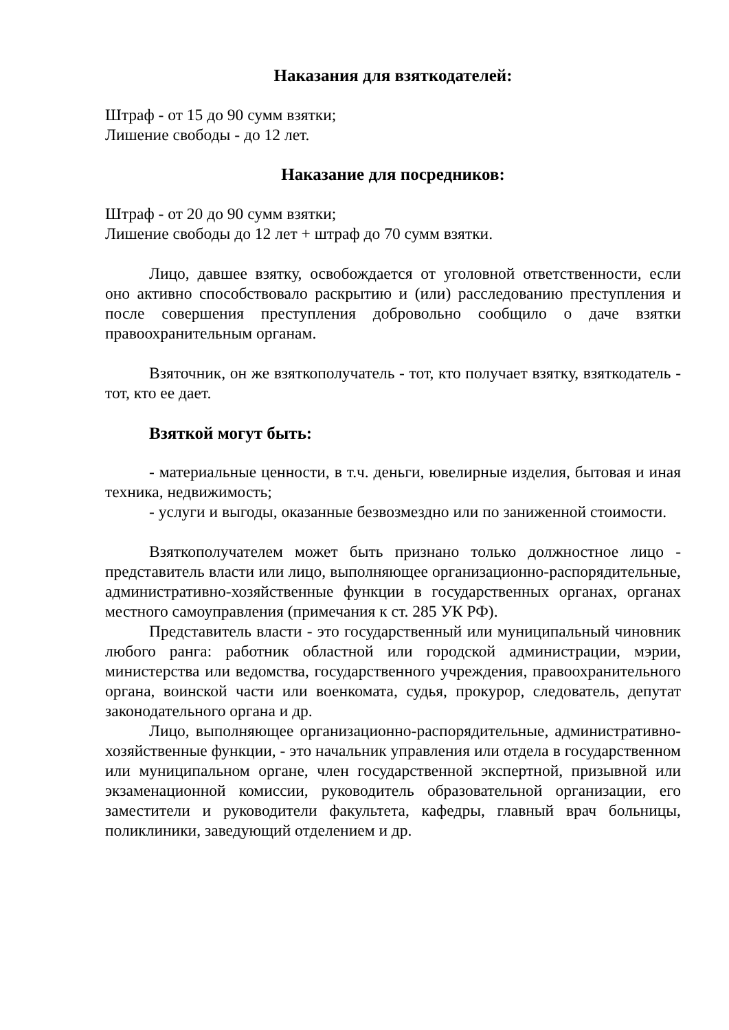Наказания для взяткодателей:
Штраф - от 15 до 90 сумм взятки;
Лишение свободы - до 12 лет.
Наказание для посредников:
Штраф - от 20 до 90 сумм взятки;
Лишение свободы до 12 лет + штраф до 70 сумм взятки.
Лицо, давшее взятку, освобождается от уголовной ответственности, если оно активно способствовало раскрытию и (или) расследованию преступления и после совершения преступления добровольно сообщило о даче взятки правоохранительным органам.
Взяточник, он же взяткополучатель - тот, кто получает взятку, взяткодатель - тот, кто ее дает.
Взяткой могут быть:
- материальные ценности, в т.ч. деньги, ювелирные изделия, бытовая и иная техника, недвижимость;
- услуги и выгоды, оказанные безвозмездно или по заниженной стоимости.
Взяткополучателем может быть признано только должностное лицо - представитель власти или лицо, выполняющее организационно-распорядительные, административно-хозяйственные функции в государственных органах, органах местного самоуправления (примечания к ст. 285 УК РФ).
Представитель власти - это государственный или муниципальный чиновник любого ранга: работник областной или городской администрации, мэрии, министерства или ведомства, государственного учреждения, правоохранительного органа, воинской части или военкомата, судья, прокурор, следователь, депутат законодательного органа и др.
Лицо, выполняющее организационно-распорядительные, административно-хозяйственные функции, - это начальник управления или отдела в государственном или муниципальном органе, член государственной экспертной, призывной или экзаменационной комиссии, руководитель образовательной организации, его заместители и руководители факультета, кафедры, главный врач больницы, поликлиники, заведующий отделением и др.